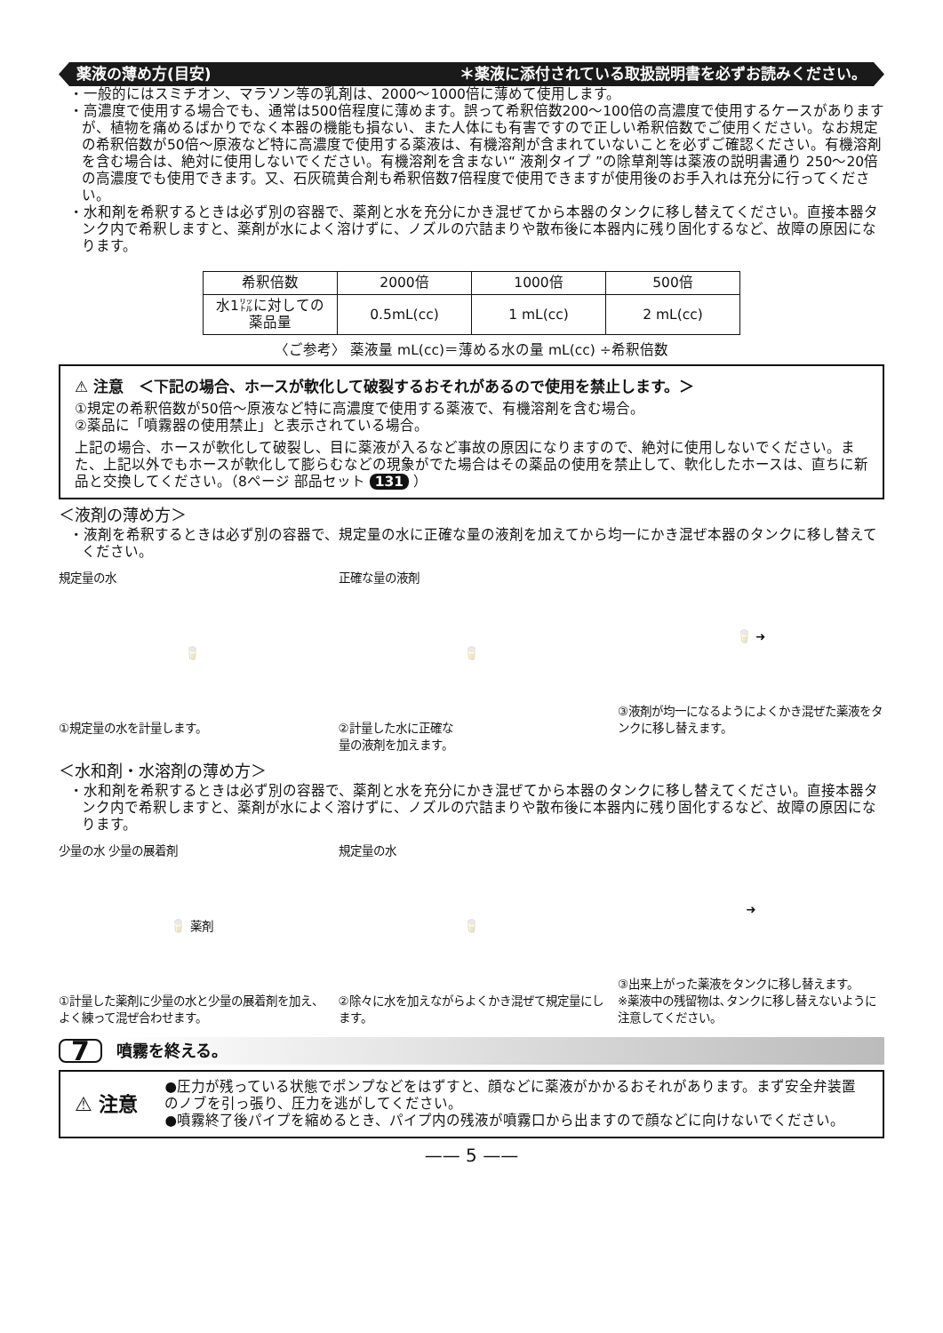薬液の薄め方(目安) ＊薬液に添付されている取扱説明書を必ずお読みください。
・一般的にはスミチオン、マラソン等の乳剤は、2000〜1000倍に薄めて使用します。
・高濃度で使用する場合でも、通常は500倍程度に薄めます。誤って希釈倍数200〜100倍の高濃度で使用するケースがありますが、植物を痛めるばかりでなく本器の機能も損ない、また人体にも有害ですので正しい希釈倍数でご使用ください。なお規定の希釈倍数が50倍〜原液など特に高濃度で使用する薬液は、有機溶剤が含まれていないことを必ずご確認ください。有機溶剤を含む場合は、絶対に使用しないでください。有機溶剤を含まない“ 液剤タイプ ”の除草剤等は薬液の説明書通り 250〜20倍の高濃度でも使用できます。又、石灰硫黄合剤も希釈倍数7倍程度で使用できますが使用後のお手入れは充分に行ってください。
・水和剤を希釈するときは必ず別の容器で、薬剤と水を充分にかき混ぜてから本器のタンクに移し替えてください。直接本器タンク内で希釈しますと、薬剤が水によく溶けずに、ノズルの穴詰まりや散布後に本器内に残り固化するなど、故障の原因になります。
| 希釈倍数 | 2000倍 | 1000倍 | 500倍 |
| 水1㍑に対しての薬品量 | 0.5mL(cc) | 1 mL(cc) | 2 mL(cc) |
〈ご参考〉 薬液量 mL(cc)＝薄める水の量 mL(cc) ÷希釈倍数
⚠ 注意　＜下記の場合、ホースが軟化して破裂するおそれがあるので使用を禁止します。＞
①規定の希釈倍数が50倍〜原液など特に高濃度で使用する薬液で、有機溶剤を含む場合。
②薬品に「噴霧器の使用禁止」と表示されている場合。
上記の場合、ホースが軟化して破裂し、目に薬液が入るなど事故の原因になりますので、絶対に使用しないでください。また、上記以外でもホースが軟化して膨らむなどの現象がでた場合はその薬品の使用を禁止して、軟化したホースは、直ちに新品と交換してください。（8ページ 部品セット 131 ）
＜液剤の薄め方＞
・液剤を希釈するときは必ず別の容器で、規定量の水に正確な量の液剤を加えてから均一にかき混ぜ本器のタンクに移し替えてください。
規定量の水
🥛
①規定量の水を計量します。
正確な量の液剤
🥛
②計量した水に正確な
量の液剤を加えます。
🥛 ➜
③液剤が均一になるようによくかき混ぜた薬液をタンクに移し替えます。
＜水和剤・水溶剤の薄め方＞
・水和剤を希釈するときは必ず別の容器で、薬剤と水を充分にかき混ぜてから本器のタンクに移し替えてください。直接本器タンク内で希釈しますと、薬剤が水によく溶けずに、ノズルの穴詰まりや散布後に本器内に残り固化するなど、故障の原因になります。
少量の水 少量の展着剤
🥛 薬剤
①計量した薬剤に少量の水と少量の展着剤を加え、よく練って混ぜ合わせます。
規定量の水
🥛
②除々に水を加えながらよくかき混ぜて規定量にします。
➜
③出来上がった薬液をタンクに移し替えます。
※薬液中の残留物は､タンクに移し替えないように注意してください。
7 噴霧を終える。
⚠ 注意
●圧力が残っている状態でポンプなどをはずすと、顔などに薬液がかかるおそれがあります。まず安全弁装置のノブを引っ張り、圧力を逃がしてください。
●噴霧終了後パイプを縮めるとき、パイプ内の残液が噴霧口から出ますので顔などに向けないでください。
—— 5 ——